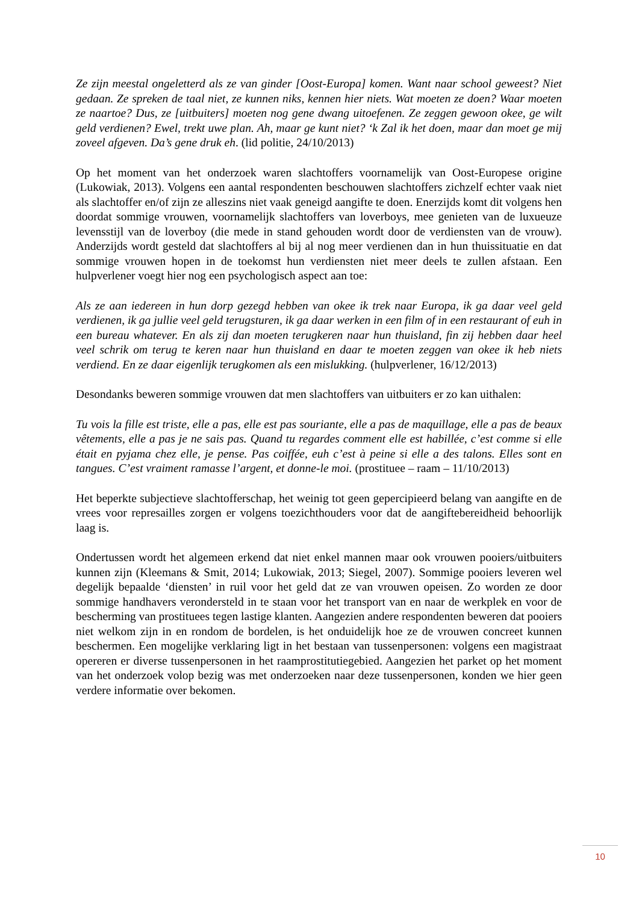Ze zijn meestal ongeletterd als ze van ginder [Oost-Europa] komen. Want naar school geweest? Niet gedaan. Ze spreken de taal niet, ze kunnen niks, kennen hier niets. Wat moeten ze doen? Waar moeten ze naartoe? Dus, ze [uitbuiters] moeten nog gene dwang uitoefenen. Ze zeggen gewoon okee, ge wilt geld verdienen? Ewel, trekt uwe plan. Ah, maar ge kunt niet? ‘k Zal ik het doen, maar dan moet ge mij zoveel afgeven. Da’s gene druk eh. (lid politie, 24/10/2013)
Op het moment van het onderzoek waren slachtoffers voornamelijk van Oost-Europese origine (Lukowiak, 2013). Volgens een aantal respondenten beschouwen slachtoffers zichzelf echter vaak niet als slachtoffer en/of zijn ze alleszins niet vaak geneigd aangifte te doen. Enerzijds komt dit volgens hen doordat sommige vrouwen, voornamelijk slachtoffers van loverboys, mee genieten van de luxueuze levensstijl van de loverboy (die mede in stand gehouden wordt door de verdiensten van de vrouw). Anderzijds wordt gesteld dat slachtoffers al bij al nog meer verdienen dan in hun thuissituatie en dat sommige vrouwen hopen in de toekomst hun verdiensten niet meer deels te zullen afstaan. Een hulpverlener voegt hier nog een psychologisch aspect aan toe:
Als ze aan iedereen in hun dorp gezegd hebben van okee ik trek naar Europa, ik ga daar veel geld verdienen, ik ga jullie veel geld terugsturen, ik ga daar werken in een film of in een restaurant of euh in een bureau whatever. En als zij dan moeten terugkeren naar hun thuisland, fin zij hebben daar heel veel schrik om terug te keren naar hun thuisland en daar te moeten zeggen van okee ik heb niets verdiend. En ze daar eigenlijk terugkomen als een mislukking. (hulpverlener, 16/12/2013)
Desondanks beweren sommige vrouwen dat men slachtoffers van uitbuiters er zo kan uithalen:
Tu vois la fille est triste, elle a pas, elle est pas souriante, elle a pas de maquillage, elle a pas de beaux vêtements, elle a pas je ne sais pas. Quand tu regardes comment elle est habillée, c’est comme si elle était en pyjama chez elle, je pense. Pas coiffée, euh c’est à peine si elle a des talons. Elles sont en tangues. C’est vraiment ramasse l’argent, et donne-le moi. (prostituee – raam – 11/10/2013)
Het beperkte subjectieve slachtofferschap, het weinig tot geen gepercipieerd belang van aangifte en de vrees voor represailles zorgen er volgens toezichthouders voor dat de aangiftebereidheid behoorlijk laag is.
Ondertussen wordt het algemeen erkend dat niet enkel mannen maar ook vrouwen pooiers/uitbuiters kunnen zijn (Kleemans & Smit, 2014; Lukowiak, 2013; Siegel, 2007). Sommige pooiers leveren wel degelijk bepaalde ‘diensten’ in ruil voor het geld dat ze van vrouwen opeisen. Zo worden ze door sommige handhavers verondersteld in te staan voor het transport van en naar de werkplek en voor de bescherming van prostituees tegen lastige klanten. Aangezien andere respondenten beweren dat pooiers niet welkom zijn in en rondom de bordelen, is het onduidelijk hoe ze de vrouwen concreet kunnen beschermen. Een mogelijke verklaring ligt in het bestaan van tussenpersonen: volgens een magistraat opereren er diverse tussenpersonen in het raamprostitutiegebied. Aangezien het parket op het moment van het onderzoek volop bezig was met onderzoeken naar deze tussenpersonen, konden we hier geen verdere informatie over bekomen.
10